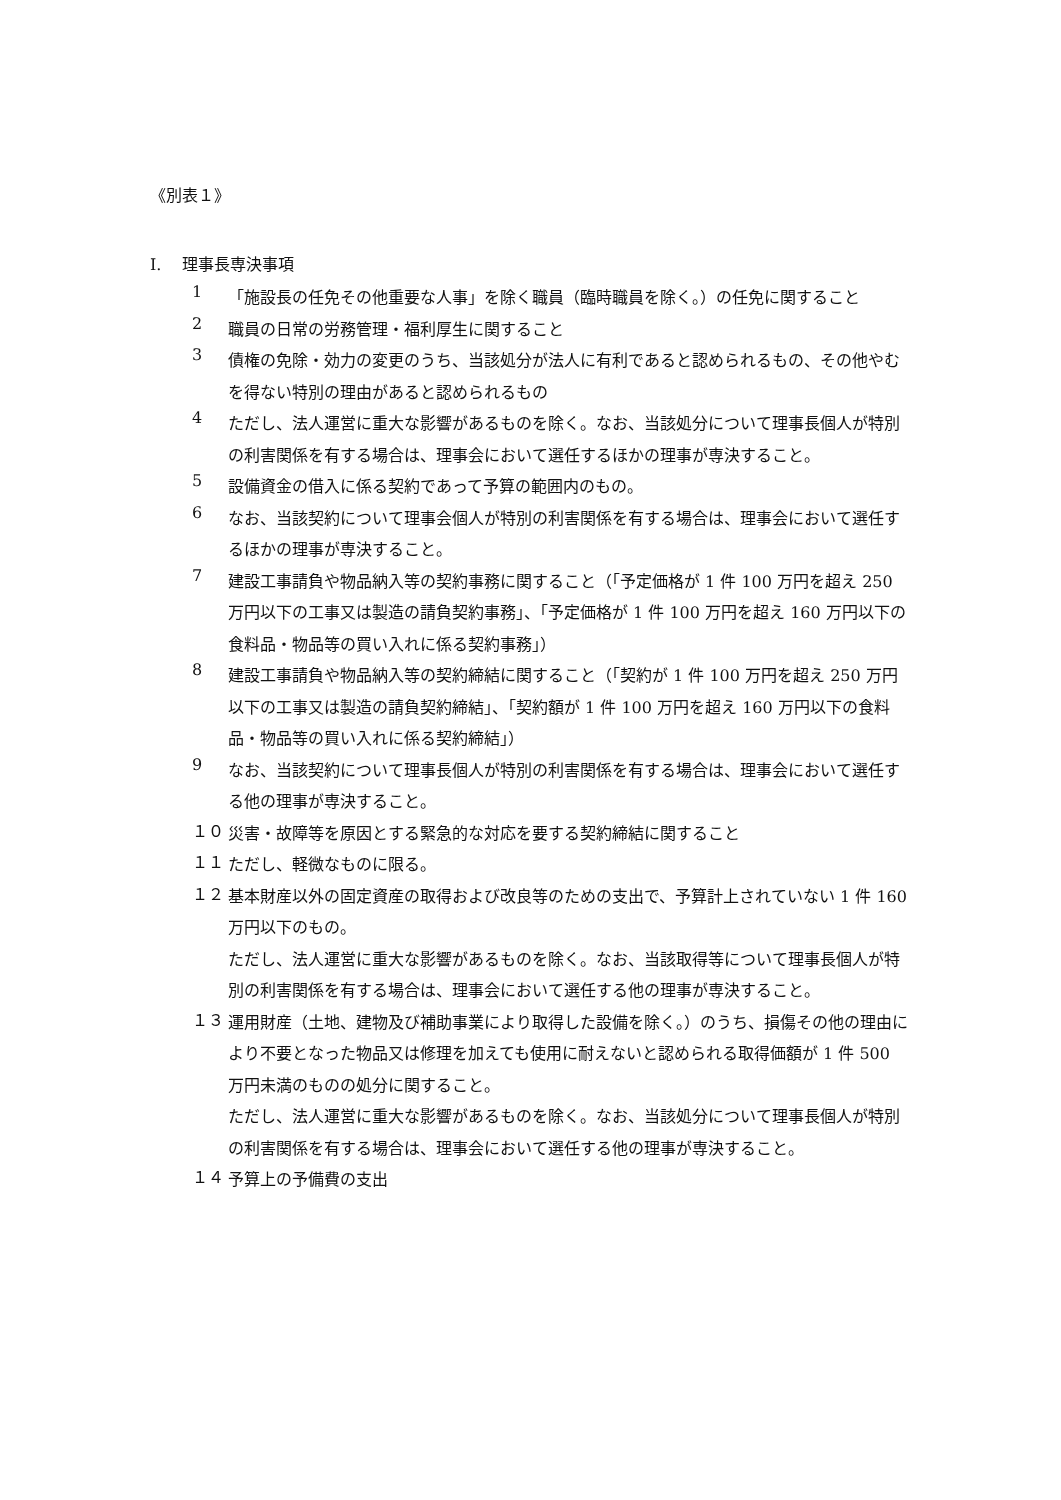《別表１》
I.　 理事長専決事項
1
「施設長の任免その他重要な人事」を除く職員（臨時職員を除く。）の任免に関すること
2
職員の日常の労務管理・福利厚生に関すること
3
債権の免除・効力の変更のうち、当該処分が法人に有利であると認められるもの、その他やむを得ない特別の理由があると認められるもの
4
ただし、法人運営に重大な影響があるものを除く。なお、当該処分について理事長個人が特別の利害関係を有する場合は、理事会において選任するほかの理事が専決すること。
5
設備資金の借入に係る契約であって予算の範囲内のもの。
6
なお、当該契約について理事会個人が特別の利害関係を有する場合は、理事会において選任するほかの理事が専決すること。
7
建設工事請負や物品納入等の契約事務に関すること（「予定価格が 1 件 100 万円を超え 250 万円以下の工事又は製造の請負契約事務」、「予定価格が 1 件 100 万円を超え 160 万円以下の食料品・物品等の買い入れに係る契約事務」）
8
建設工事請負や物品納入等の契約締結に関すること（「契約が 1 件 100 万円を超え 250 万円以下の工事又は製造の請負契約締結」、「契約額が 1 件 100 万円を超え 160 万円以下の食料品・物品等の買い入れに係る契約締結」）
9
なお、当該契約について理事長個人が特別の利害関係を有する場合は、理事会において選任する他の理事が専決すること。
１０
災害・故障等を原因とする緊急的な対応を要する契約締結に関すること
１１
ただし、軽微なものに限る。
１２
基本財産以外の固定資産の取得および改良等のための支出で、予算計上されていない 1 件 160 万円以下のもの。
ただし、法人運営に重大な影響があるものを除く。なお、当該取得等について理事長個人が特別の利害関係を有する場合は、理事会において選任する他の理事が専決すること。
１３
運用財産（土地、建物及び補助事業により取得した設備を除く。）のうち、損傷その他の理由により不要となった物品又は修理を加えても使用に耐えないと認められる取得価額が 1 件 500 万円未満のものの処分に関すること。
ただし、法人運営に重大な影響があるものを除く。なお、当該処分について理事長個人が特別の利害関係を有する場合は、理事会において選任する他の理事が専決すること。
１４
予算上の予備費の支出